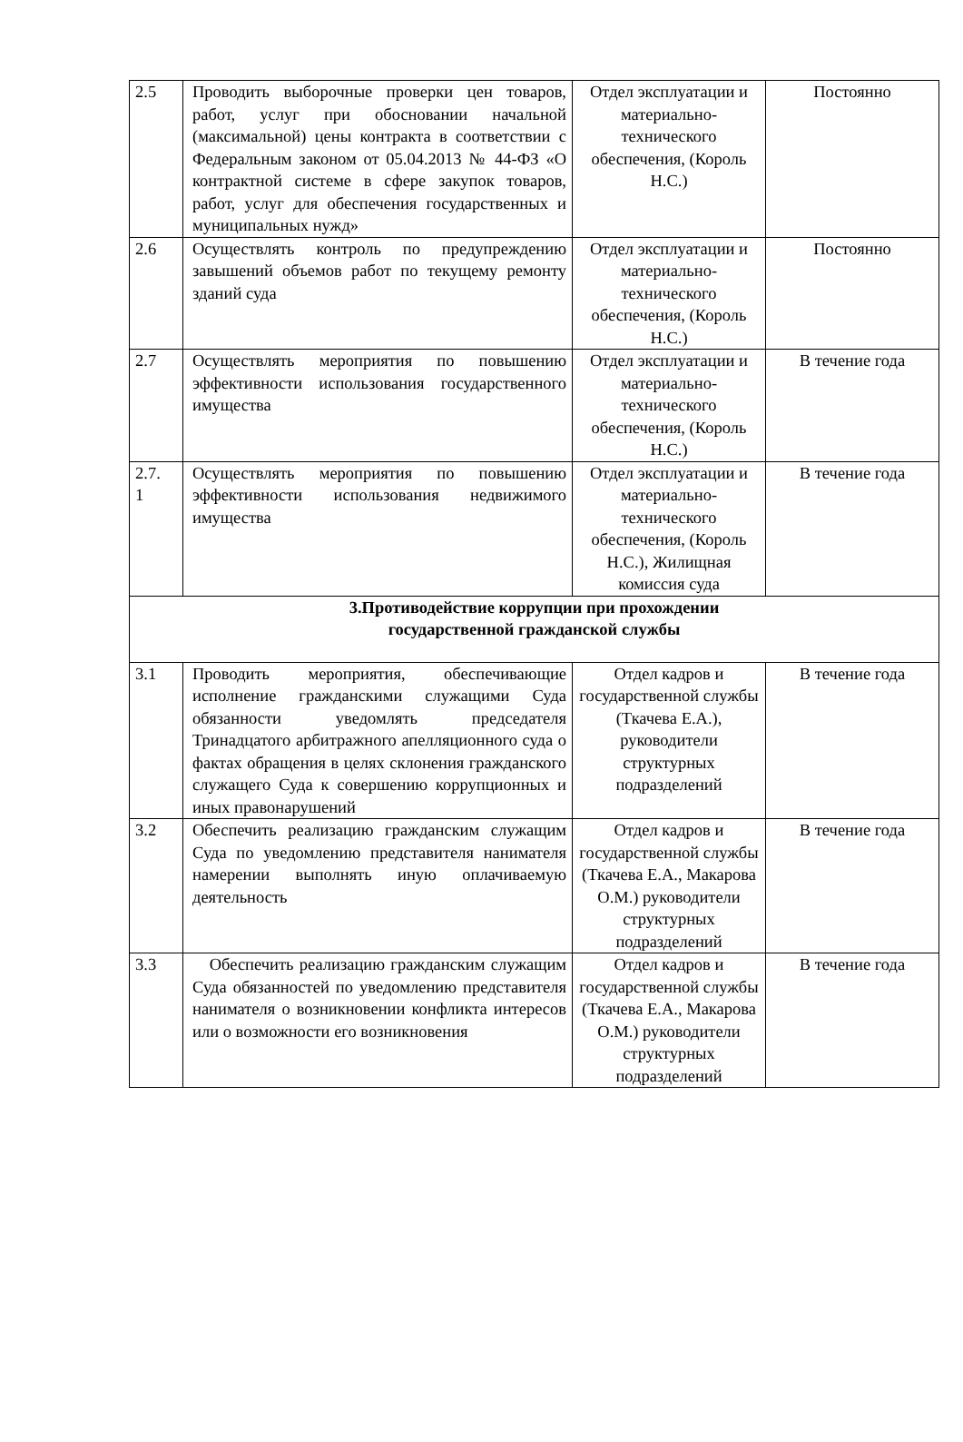| 2.5 | Проводить выборочные проверки цен товаров, работ, услуг при обосновании начальной (максимальной) цены контракта в соответствии с Федеральным законом от 05.04.2013 № 44-ФЗ «О контрактной системе в сфере закупок товаров, работ, услуг для обеспечения государственных и муниципальных нужд» | Отдел эксплуатации и материально-технического обеспечения, (Король Н.С.) | Постоянно |
| 2.6 | Осуществлять контроль по предупреждению завышений объемов работ по текущему ремонту зданий суда | Отдел эксплуатации и материально-технического обеспечения, (Король Н.С.) | Постоянно |
| 2.7 | Осуществлять мероприятия по повышению эффективности использования государственного имущества | Отдел эксплуатации и материально-технического обеспечения, (Король Н.С.) | В течение года |
| 2.7. 1 | Осуществлять мероприятия по повышению эффективности использования недвижимого имущества | Отдел эксплуатации и материально-технического обеспечения, (Король Н.С.), Жилищная комиссия суда | В течение года |
| 3.Противодействие коррупции при прохождении государственной гражданской службы | | | |
| 3.1 | Проводить мероприятия, обеспечивающие исполнение гражданскими служащими Суда обязанности уведомлять председателя Тринадцатого арбитражного апелляционного суда о фактах обращения в целях склонения гражданского служащего Суда к совершению коррупционных и иных правонарушений | Отдел кадров и государственной службы (Ткачева Е.А.), руководители структурных подразделений | В течение года |
| 3.2 | Обеспечить реализацию гражданским служащим Суда по уведомлению представителя нанимателя намерении выполнять иную оплачиваемую деятельность | Отдел кадров и государственной службы (Ткачева Е.А., Макарова О.М.) руководители структурных подразделений | В течение года |
| 3.3 | Обеспечить реализацию гражданским служащим Суда обязанностей по уведомлению представителя нанимателя о возникновении конфликта интересов или о возможности его возникновения | Отдел кадров и государственной службы (Ткачева Е.А., Макарова О.М.) руководители структурных подразделений | В течение года |